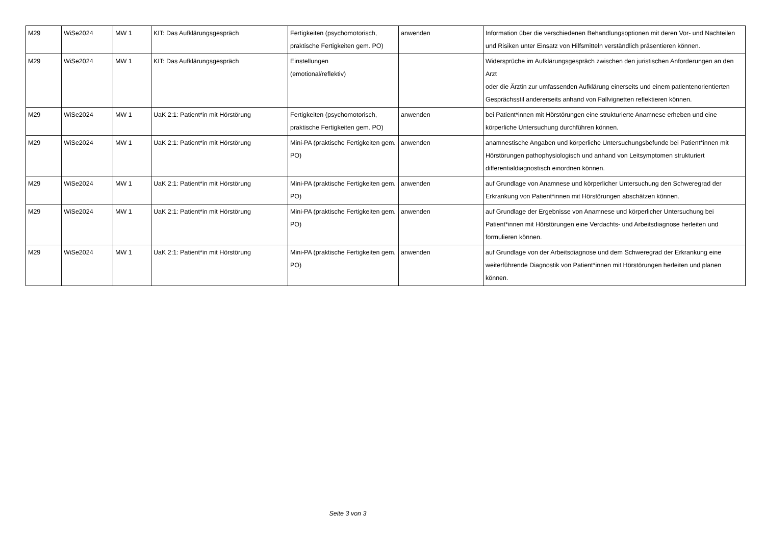| M29 | WiSe2024 | MW 1 | KIT: Das Aufklärungsgespräch | Fertigkeiten (psychomotorisch, praktische Fertigkeiten gem. PO) | anwenden | Information über die verschiedenen Behandlungsoptionen mit deren Vor- und Nachteilen und Risiken unter Einsatz von Hilfsmitteln verständlich präsentieren können. |
| M29 | WiSe2024 | MW 1 | KIT: Das Aufklärungsgespräch | Einstellungen (emotional/reflektiv) | | Widersprüche im Aufklärungsgespräch zwischen den juristischen Anforderungen an den Arzt oder die Ärztin zur umfassenden Aufklärung einerseits und einem patientenorientierten Gesprächsstil andererseits anhand von Fallvignetten reflektieren können. |
| M29 | WiSe2024 | MW 1 | UaK 2:1: Patient*in mit Hörstörung | Fertigkeiten (psychomotorisch, praktische Fertigkeiten gem. PO) | anwenden | bei Patient*innen mit Hörstörungen eine strukturierte Anamnese erheben und eine körperliche Untersuchung durchführen können. |
| M29 | WiSe2024 | MW 1 | UaK 2:1: Patient*in mit Hörstörung | Mini-PA (praktische Fertigkeiten gem. PO) | anwenden | anamnestische Angaben und körperliche Untersuchungsbefunde bei Patient*innen mit Hörstörungen pathophysiologisch und anhand von Leitsymptomen strukturiert differentialdiagnostisch einordnen können. |
| M29 | WiSe2024 | MW 1 | UaK 2:1: Patient*in mit Hörstörung | Mini-PA (praktische Fertigkeiten gem. PO) | anwenden | auf Grundlage von Anamnese und körperlicher Untersuchung den Schweregrad der Erkrankung von Patient*innen mit Hörstörungen abschätzen können. |
| M29 | WiSe2024 | MW 1 | UaK 2:1: Patient*in mit Hörstörung | Mini-PA (praktische Fertigkeiten gem. PO) | anwenden | auf Grundlage der Ergebnisse von Anamnese und körperlicher Untersuchung bei Patient*innen mit Hörstörungen eine Verdachts- und Arbeitsdiagnose herleiten und formulieren können. |
| M29 | WiSe2024 | MW 1 | UaK 2:1: Patient*in mit Hörstörung | Mini-PA (praktische Fertigkeiten gem. PO) | anwenden | auf Grundlage von der Arbeitsdiagnose und dem Schweregrad der Erkrankung eine weiterführende Diagnostik von Patient*innen mit Hörstörungen herleiten und planen können. |
Seite 3 von 3